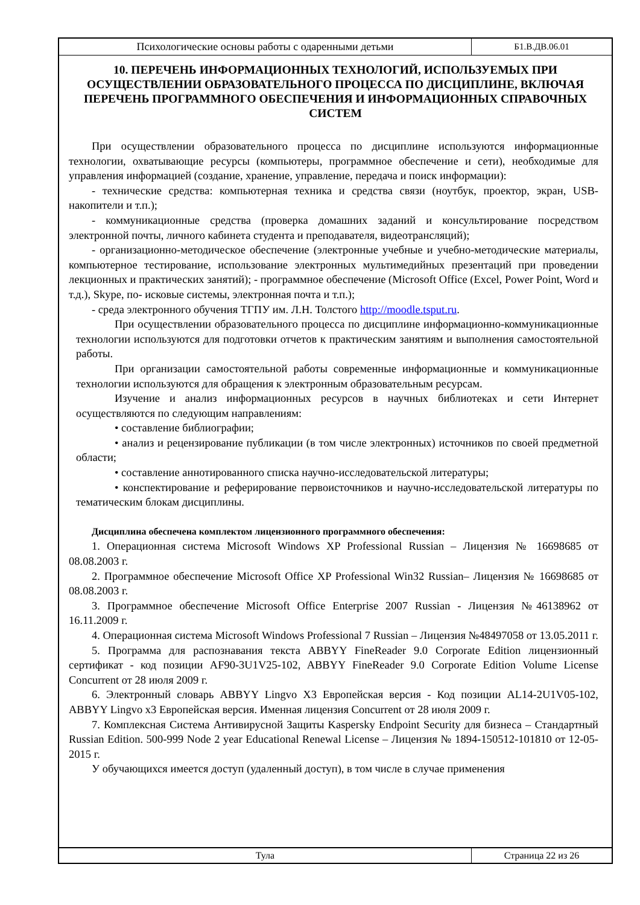Психологические основы работы с одаренными детьми
Б1.В.ДВ.06.01
10. ПЕРЕЧЕНЬ ИНФОРМАЦИОННЫХ ТЕХНОЛОГИЙ, ИСПОЛЬЗУЕМЫХ ПРИ ОСУЩЕСТВЛЕНИИ ОБРАЗОВАТЕЛЬНОГО ПРОЦЕССА ПО ДИСЦИПЛИНЕ, ВКЛЮЧАЯ ПЕРЕЧЕНЬ ПРОГРАММНОГО ОБЕСПЕЧЕНИЯ И ИНФОРМАЦИОННЫХ СПРАВОЧНЫХ СИСТЕМ
При осуществлении образовательного процесса по дисциплине используются информационные технологии, охватывающие ресурсы (компьютеры, программное обеспечение и сети), необходимые для управления информацией (создание, хранение, управление, передача и поиск информации):
- технические средства: компьютерная техника и средства связи (ноутбук, проектор, экран, USB-накопители и т.п.);
- коммуникационные средства (проверка домашних заданий и консультирование посредством электронной почты, личного кабинета студента и преподавателя, видеотрансляций);
- организационно-методическое обеспечение (электронные учебные и учебно-методические материалы, компьютерное тестирование, использование электронных мультимедийных презентаций при проведении лекционных и практических занятий); - программное обеспечение (Microsoft Office (Excel, Power Point, Word и т.д.), Skype, по- исковые системы, электронная почта и т.п.);
- среда электронного обучения ТГПУ им. Л.Н. Толстого http://moodle.tsput.ru.
При осуществлении образовательного процесса по дисциплине информационно-коммуникационные технологии используются для подготовки отчетов к практическим занятиям и выполнения самостоятельной работы.
При организации самостоятельной работы современные информационные и коммуникационные технологии используются для обращения к электронным образовательным ресурсам.
Изучение и анализ информационных ресурсов в научных библиотеках и сети Интернет осуществляются по следующим направлениям:
• составление библиографии;
• анализ и рецензирование публикации (в том числе электронных) источников по своей предметной области;
• составление аннотированного списка научно-исследовательской литературы;
• конспектирование и реферирование первоисточников и научно-исследовательской литературы по тематическим блокам дисциплины.
Дисциплина обеспечена комплектом лицензионного программного обеспечения:
1. Операционная система Microsoft Windows XP Professional Russian – Лицензия № 16698685 от 08.08.2003 г.
2. Программное обеспечение Microsoft Office XP Professional Win32 Russian– Лицензия № 16698685 от 08.08.2003 г.
3. Программное обеспечение Microsoft Office Enterprise 2007 Russian - Лицензия №46138962 от 16.11.2009 г.
4. Операционная система Microsoft Windows Professional 7 Russian – Лицензия №48497058 от 13.05.2011 г.
5. Программа для распознавания текста ABBYY FineReader 9.0 Corporate Edition лицензионный сертификат - код позиции AF90-3U1V25-102, ABBYY FineReader 9.0 Corporate Edition Volume License Concurrent от 28 июля 2009 г.
6. Электронный словарь ABBYY Lingvo X3 Европейская версия - Код позиции AL14-2U1V05-102, ABBYY Lingvo x3 Европейская версия. Именная лицензия Concurrent от 28 июля 2009 г.
7. Комплексная Система Антивирусной Защиты Kaspersky Endpoint Security для бизнеса – Стандартный Russian Edition. 500-999 Node 2 year Educational Renewal License – Лицензия № 1894-150512-101810 от 12-05-2015 г.
У обучающихся имеется доступ (удаленный доступ), в том числе в случае применения
Тула Страница 22 из 26